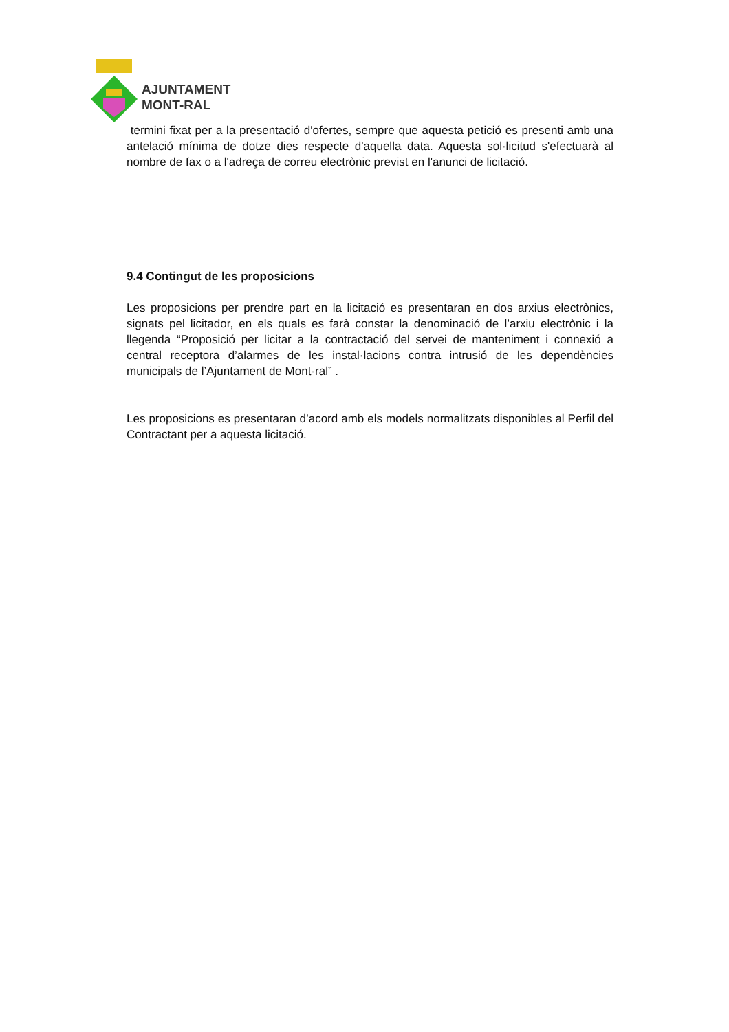AJUNTAMENT
MONT-RAL
termini fixat per a la presentació d'ofertes, sempre que aquesta petició es presenti amb una antelació mínima de dotze dies respecte d'aquella data. Aquesta sol·licitud s'efectuarà al nombre de fax o a l'adreça de correu electrònic previst en l'anunci de licitació.
9.4 Contingut de les proposicions
Les proposicions per prendre part en la licitació es presentaran en dos arxius electrònics, signats pel licitador, en els quals es farà constar la denominació de l’arxiu electrònic i la llegenda “Proposició per licitar a la contractació del servei de manteniment i connexió a central receptora d’alarmes de les instal·lacions contra intrusió de les dependències municipals de l’Ajuntament de Mont-ral” .
Les proposicions es presentaran d’acord amb els models normalitzats disponibles al Perfil del Contractant per a aquesta licitació.